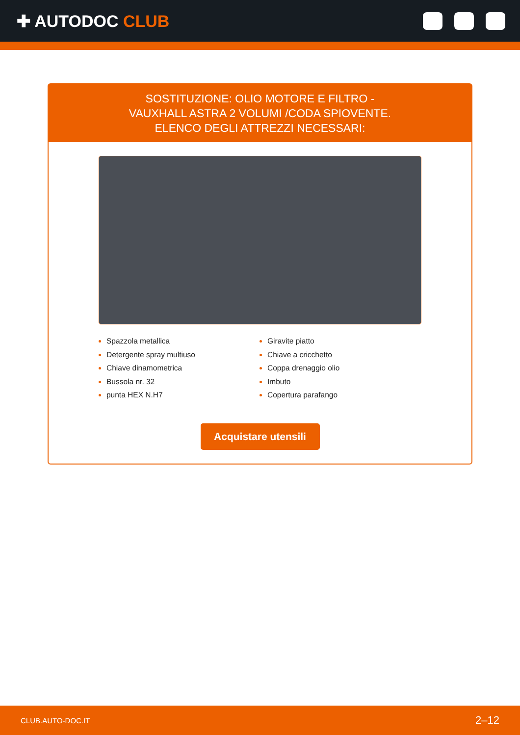✚ AUTODOC CLUB
SOSTITUZIONE: OLIO MOTORE E FILTRO - VAUXHALL ASTRA 2 VOLUMI /CODA SPIOVENTE. ELENCO DEGLI ATTREZZI NECESSARI:
Spazzola metallica
Detergente spray multiuso
Chiave dinamometrica
Bussola nr. 32
punta HEX N.H7
Giravite piatto
Chiave a cricchetto
Coppa drenaggio olio
Imbuto
Copertura parafango
Acquistare utensili
CLUB.AUTO-DOC.IT 2–12